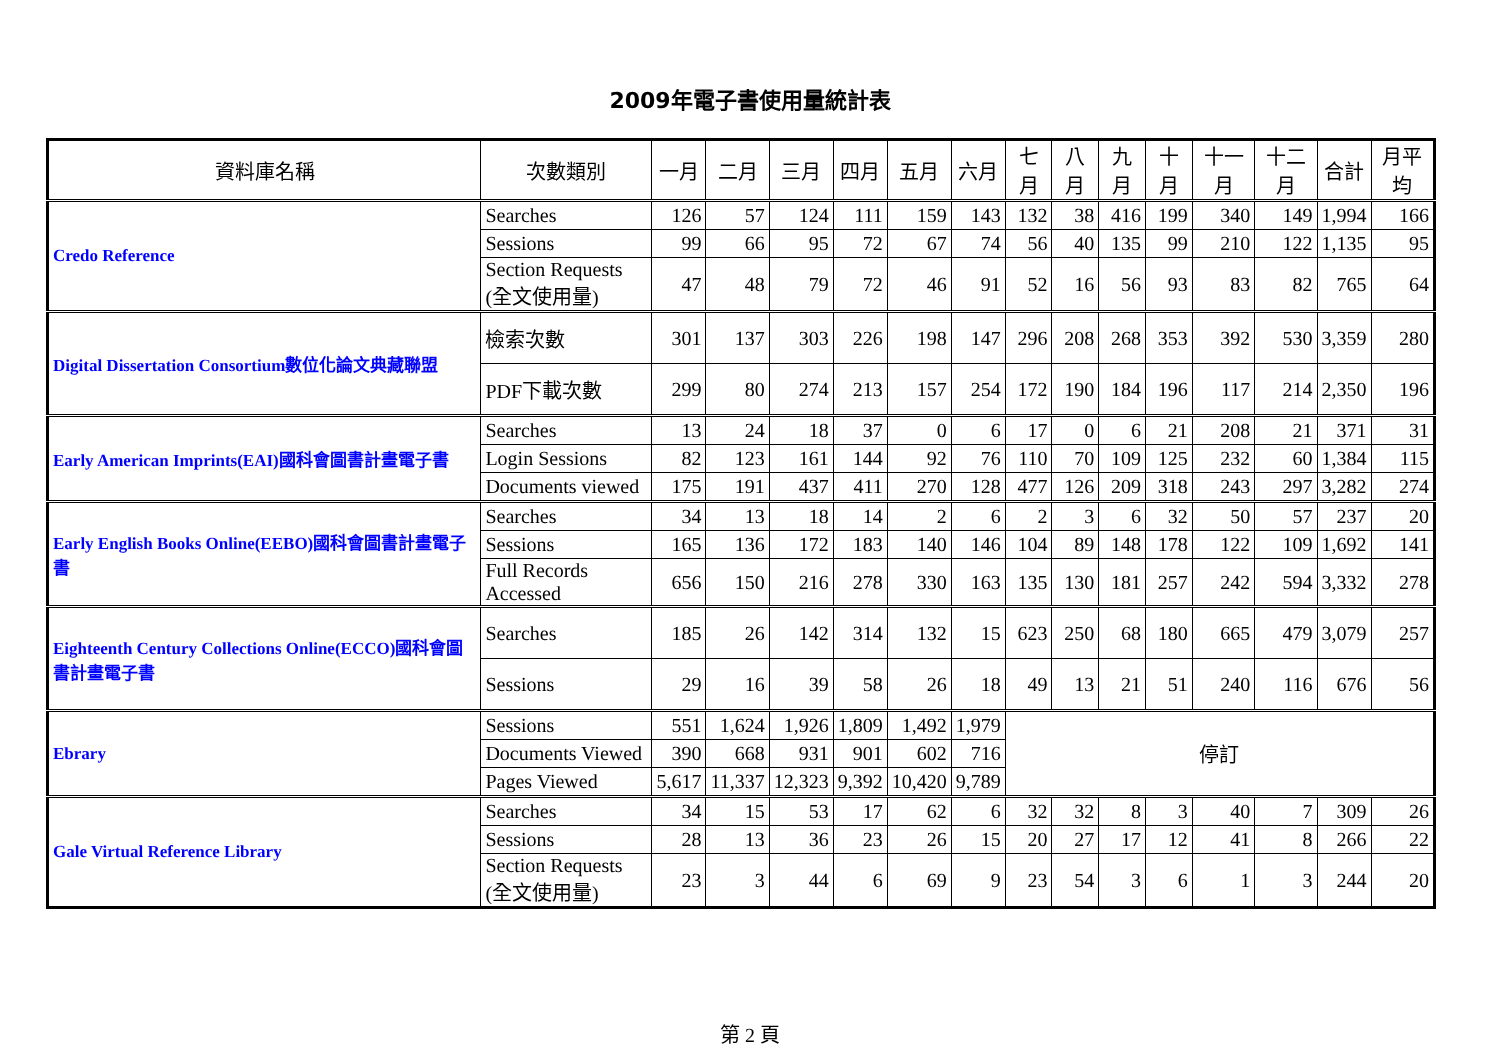2009年電子書使用量統計表
| 資料庫名稱 | 次數類別 | 一月 | 二月 | 三月 | 四月 | 五月 | 六月 | 七月 | 八月 | 九月 | 十月 | 十一月 | 十二月 | 合計 | 月平均 |
| --- | --- | --- | --- | --- | --- | --- | --- | --- | --- | --- | --- | --- | --- | --- | --- |
| Credo Reference | Searches | 126 | 57 | 124 | 111 | 159 | 143 | 132 | 38 | 416 | 199 | 340 | 149 | 1,994 | 166 |
| | Sessions | 99 | 66 | 95 | 72 | 67 | 74 | 56 | 40 | 135 | 99 | 210 | 122 | 1,135 | 95 |
| | Section Requests (全文使用量) | 47 | 48 | 79 | 72 | 46 | 91 | 52 | 16 | 56 | 93 | 83 | 82 | 765 | 64 |
| Digital Dissertation Consortium數位化論文典藏聯盟 | 檢索次數 | 301 | 137 | 303 | 226 | 198 | 147 | 296 | 208 | 268 | 353 | 392 | 530 | 3,359 | 280 |
| | PDF下載次數 | 299 | 80 | 274 | 213 | 157 | 254 | 172 | 190 | 184 | 196 | 117 | 214 | 2,350 | 196 |
| Early American Imprints(EAI)國科會圖書計畫電子書 | Searches | 13 | 24 | 18 | 37 | 0 | 6 | 17 | 0 | 6 | 21 | 208 | 21 | 371 | 31 |
| | Login Sessions | 82 | 123 | 161 | 144 | 92 | 76 | 110 | 70 | 109 | 125 | 232 | 60 | 1,384 | 115 |
| | Documents viewed | 175 | 191 | 437 | 411 | 270 | 128 | 477 | 126 | 209 | 318 | 243 | 297 | 3,282 | 274 |
| Early English Books Online(EEBO)國科會圖書計畫電子書 | Searches | 34 | 13 | 18 | 14 | 2 | 6 | 2 | 3 | 6 | 32 | 50 | 57 | 237 | 20 |
| | Sessions | 165 | 136 | 172 | 183 | 140 | 146 | 104 | 89 | 148 | 178 | 122 | 109 | 1,692 | 141 |
| | Full Records Accessed | 656 | 150 | 216 | 278 | 330 | 163 | 135 | 130 | 181 | 257 | 242 | 594 | 3,332 | 278 |
| Eighteenth Century Collections Online(ECCO)國科會圖書計畫電子書 | Searches | 185 | 26 | 142 | 314 | 132 | 15 | 623 | 250 | 68 | 180 | 665 | 479 | 3,079 | 257 |
| | Sessions | 29 | 16 | 39 | 58 | 26 | 18 | 49 | 13 | 21 | 51 | 240 | 116 | 676 | 56 |
| Ebrary | Sessions | 551 | 1,624 | 1,926 | 1,809 | 1,492 | 1,979 | 停訂 | | | | | | | |
| | Documents Viewed | 390 | 668 | 931 | 901 | 602 | 716 | | | | | | | | |
| | Pages Viewed | 5,617 | 11,337 | 12,323 | 9,392 | 10,420 | 9,789 | | | | | | | | |
| Gale Virtual Reference Library | Searches | 34 | 15 | 53 | 17 | 62 | 6 | 32 | 32 | 8 | 3 | 40 | 7 | 309 | 26 |
| | Sessions | 28 | 13 | 36 | 23 | 26 | 15 | 20 | 27 | 17 | 12 | 41 | 8 | 266 | 22 |
| | Section Requests (全文使用量) | 23 | 3 | 44 | 6 | 69 | 9 | 23 | 54 | 3 | 6 | 1 | 3 | 244 | 20 |
第 2 頁